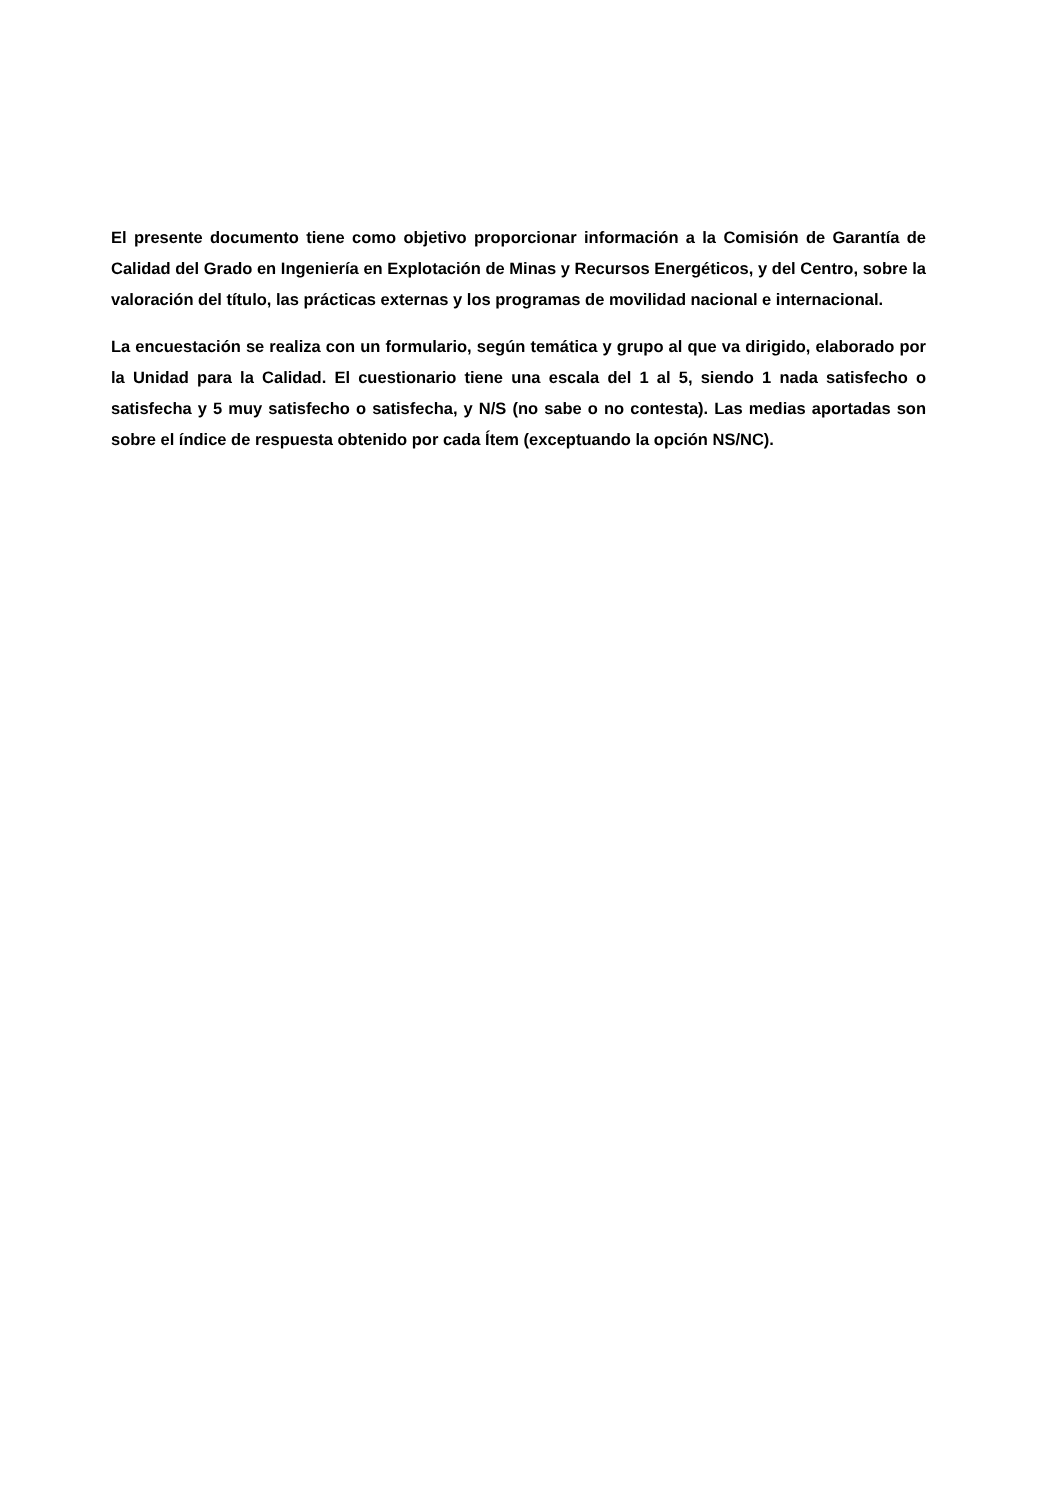El presente documento tiene como objetivo proporcionar información a la Comisión de Garantía de Calidad del Grado en Ingeniería en Explotación de Minas y Recursos Energéticos, y del Centro, sobre la valoración del título, las prácticas externas y los programas de movilidad nacional e internacional.
La encuestación se realiza con un formulario, según temática y grupo al que va dirigido, elaborado por la Unidad para la Calidad. El cuestionario tiene una escala del 1 al 5, siendo 1 nada satisfecho o satisfecha y 5 muy satisfecho o satisfecha, y N/S (no sabe o no contesta). Las medias aportadas son sobre el índice de respuesta obtenido por cada Ítem (exceptuando la opción NS/NC).